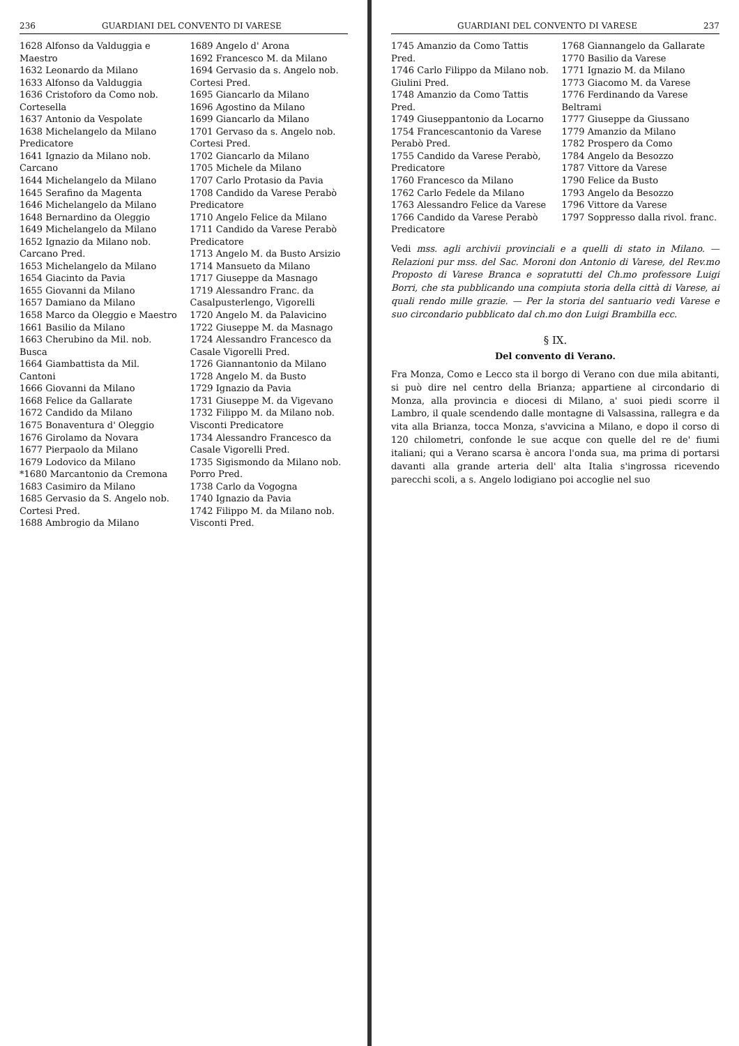236 GUARDIANI DEL CONVENTO DI VARESE
1628 Alfonso da Valduggia e Maestro
1632 Leonardo da Milano
1633 Alfonso da Valduggia
1636 Cristoforo da Como nob. Cortesella
1637 Antonio da Vespolate
1638 Michelangelo da Milano Predicatore
1641 Ignazio da Milano nob. Carcano
1644 Michelangelo da Milano
1645 Serafino da Magenta
1646 Michelangelo da Milano
1648 Bernardino da Oleggio
1649 Michelangelo da Milano
1652 Ignazio da Milano nob. Carcano Pred.
1653 Michelangelo da Milano
1654 Giacinto da Pavia
1655 Giovanni da Milano
1657 Damiano da Milano
1658 Marco da Oleggio e Maestro
1661 Basilio da Milano
1663 Cherubino da Mil. nob. Busca
1664 Giambattista da Mil. Cantoni
1666 Giovanni da Milano
1668 Felice da Gallarate
1672 Candido da Milano
1675 Bonaventura d' Oleggio
1676 Girolamo da Novara
1677 Pierpaolo da Milano
1679 Lodovico da Milano
*1680 Marcantonio da Cremona
1683 Casimiro da Milano
1685 Gervasio da S. Angelo nob. Cortesi Pred.
1688 Ambrogio da Milano
1689 Angelo d' Arona
1692 Francesco M. da Milano
1694 Gervasio da s. Angelo nob. Cortesi Pred.
1695 Giancarlo da Milano
1696 Agostino da Milano
1699 Giancarlo da Milano
1701 Gervaso da s. Angelo nob. Cortesi Pred.
1702 Giancarlo da Milano
1705 Michele da Milano
1707 Carlo Protasio da Pavia
1708 Candido da Varese Perabò Predicatore
1710 Angelo Felice da Milano
1711 Candido da Varese Perabò Predicatore
1713 Angelo M. da Busto Arsizio
1714 Mansueto da Milano
1717 Giuseppe da Masnago
1719 Alessandro Franc. da Casalpusterlengo, Vigorelli
1720 Angelo M. da Palavicino
1722 Giuseppe M. da Masnago
1724 Alessandro Francesco da Casale Vigorelli Pred.
1726 Giannantonio da Milano
1728 Angelo M. da Busto
1729 Ignazio da Pavia
1731 Giuseppe M. da Vigevano
1732 Filippo M. da Milano nob. Visconti Predicatore
1734 Alessandro Francesco da Casale Vigorelli Pred.
1735 Sigismondo da Milano nob. Porro Pred.
1738 Carlo da Vogogna
1740 Ignazio da Pavia
1742 Filippo M. da Milano nob. Visconti Pred.
GUARDIANI DEL CONVENTO DI VARESE 237
1745 Amanzio da Como Tattis Pred.
1746 Carlo Filippo da Milano nob. Giulini Pred.
1748 Amanzio da Como Tattis Pred.
1749 Giuseppantonio da Locarno
1754 Francescantonio da Varese Perabò Pred.
1755 Candido da Varese Perabò, Predicatore
1760 Francesco da Milano
1762 Carlo Fedele da Milano
1763 Alessandro Felice da Varese
1766 Candido da Varese Perabò Predicatore
1768 Giannangelo da Gallarate
1770 Basilio da Varese
1771 Ignazio M. da Milano
1773 Giacomo M. da Varese
1776 Ferdinando da Varese Beltrami
1777 Giuseppe da Giussano
1779 Amanzio da Milano
1782 Prospero da Como
1784 Angelo da Besozzo
1787 Vittore da Varese
1790 Felice da Busto
1793 Angelo da Besozzo
1796 Vittore da Varese
1797 Soppresso dalla rivol. franc.
Vedi mss. agli archivii provinciali e a quelli di stato in Milano. — Relazioni pur mss. del Sac. Moroni don Antonio di Varese, del Rev.mo Proposto di Varese Branca e sopratutti del Ch.mo professore Luigi Borri, che sta pubblicando una compiuta storia della città di Varese, ai quali rendo mille grazie. — Per la storia del santuario vedi Varese e suo circondario pubblicato dal ch.mo don Luigi Brambilla ecc.
§ IX.
Del convento di Verano.
Fra Monza, Como e Lecco sta il borgo di Verano con due mila abitanti, si può dire nel centro della Brianza; appartiene al circondario di Monza, alla provincia e diocesi di Milano, a' suoi piedi scorre il Lambro, il quale scendendo dalle montagne di Valsassina, rallegra e da vita alla Brianza, tocca Monza, s'avvicina a Milano, e dopo il corso di 120 chilometri, confonde le sue acque con quelle del re de' fiumi italiani; qui a Verano scarsa è ancora l'onda sua, ma prima di portarsi davanti alla grande arteria dell' alta Italia s'ingrossa ricevendo parecchi scoli, a s. Angelo lodigiano poi accoglie nel suo